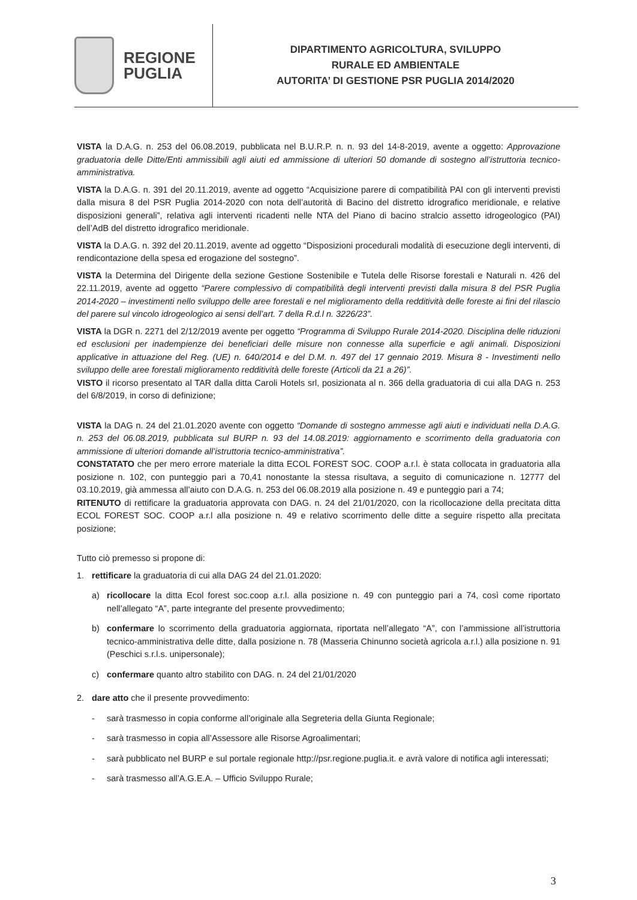REGIONE
PUGLIA
DIPARTIMENTO AGRICOLTURA, SVILUPPO
RURALE ED AMBIENTALE
AUTORITA’ DI GESTIONE PSR PUGLIA 2014/2020
VISTA la D.A.G. n. 253 del 06.08.2019, pubblicata nel B.U.R.P. n. n. 93 del 14-8-2019, avente a oggetto: Approvazione graduatoria delle Ditte/Enti ammissibili agli aiuti ed ammissione di ulteriori 50 domande di sostegno all’istruttoria tecnico-amministrativa.
VISTA la D.A.G. n. 391 del 20.11.2019, avente ad oggetto “Acquisizione parere di compatibilità PAI con gli interventi previsti dalla misura 8 del PSR Puglia 2014-2020 con nota dell’autorità di Bacino del distretto idrografico meridionale, e relative disposizioni generali”, relativa agli interventi ricadenti nelle NTA del Piano di bacino stralcio assetto idrogeologico (PAI) dell’AdB del distretto idrografico meridionale.
VISTA la D.A.G. n. 392 del 20.11.2019, avente ad oggetto “Disposizioni procedurali modalità di esecuzione degli interventi, di rendicontazione della spesa ed erogazione del sostegno”.
VISTA la Determina del Dirigente della sezione Gestione Sostenibile e Tutela delle Risorse forestali e Naturali n. 426 del 22.11.2019, avente ad oggetto “Parere complessivo di compatibilità degli interventi previsti dalla misura 8 del PSR Puglia 2014-2020 – investimenti nello sviluppo delle aree forestali e nel miglioramento della redditività delle foreste ai fini del rilascio del parere sul vincolo idrogeologico ai sensi dell’art. 7 della R.d.l n. 3226/23”.
VISTA la DGR n. 2271 del 2/12/2019 avente per oggetto “Programma di Sviluppo Rurale 2014-2020. Disciplina delle riduzioni ed esclusioni per inadempienze dei beneficiari delle misure non connesse alla superficie e agli animali. Disposizioni applicative in attuazione del Reg. (UE) n. 640/2014 e del D.M. n. 497 del 17 gennaio 2019. Misura 8 - Investimenti nello sviluppo delle aree forestali miglioramento redditività delle foreste (Articoli da 21 a 26)”.
VISTO il ricorso presentato al TAR dalla ditta Caroli Hotels srl, posizionata al n. 366 della graduatoria di cui alla DAG n. 253 del 6/8/2019, in corso di definizione;
VISTA la DAG n. 24 del 21.01.2020 avente con oggetto “Domande di sostegno ammesse agli aiuti e individuati nella D.A.G. n. 253 del 06.08.2019, pubblicata sul BURP n. 93 del 14.08.2019: aggiornamento e scorrimento della graduatoria con ammissione di ulteriori domande all’istruttoria tecnico-amministrativa”.
CONSTATATO che per mero errore materiale la ditta ECOL FOREST SOC. COOP a.r.l. è stata collocata in graduatoria alla posizione n. 102, con punteggio pari a 70,41 nonostante la stessa risultava, a seguito di comunicazione n. 12777 del 03.10.2019, già ammessa all’aiuto con D.A.G. n. 253 del 06.08.2019 alla posizione n. 49 e punteggio pari a 74;
RITENUTO di rettificare la graduatoria approvata con DAG. n. 24 del 21/01/2020, con la ricollocazione della precitata ditta ECOL FOREST SOC. COOP a.r.l alla posizione n. 49 e relativo scorrimento delle ditte a seguire rispetto alla precitata posizione;
Tutto ciò premesso si propone di:
1. rettificare la graduatoria di cui alla DAG 24 del 21.01.2020:
a) ricollocare la ditta Ecol forest soc.coop a.r.l. alla posizione n. 49 con punteggio pari a 74, così come riportato nell’allegato “A”, parte integrante del presente provvedimento;
b) confermare lo scorrimento della graduatoria aggiornata, riportata nell’allegato “A”, con l’ammissione all’istruttoria tecnico-amministrativa delle ditte, dalla posizione n. 78 (Masseria Chinunno società agricola a.r.l.) alla posizione n. 91 (Peschici s.r.l.s. unipersonale);
c) confermare quanto altro stabilito con DAG. n. 24 del 21/01/2020
2. dare atto che il presente provvedimento:
- sarà trasmesso in copia conforme all’originale alla Segreteria della Giunta Regionale;
- sarà trasmesso in copia all’Assessore alle Risorse Agroalimentari;
- sarà pubblicato nel BURP e sul portale regionale http://psr.regione.puglia.it. e avrà valore di notifica agli interessati;
- sarà trasmesso all’A.G.E.A. – Ufficio Sviluppo Rurale;
3